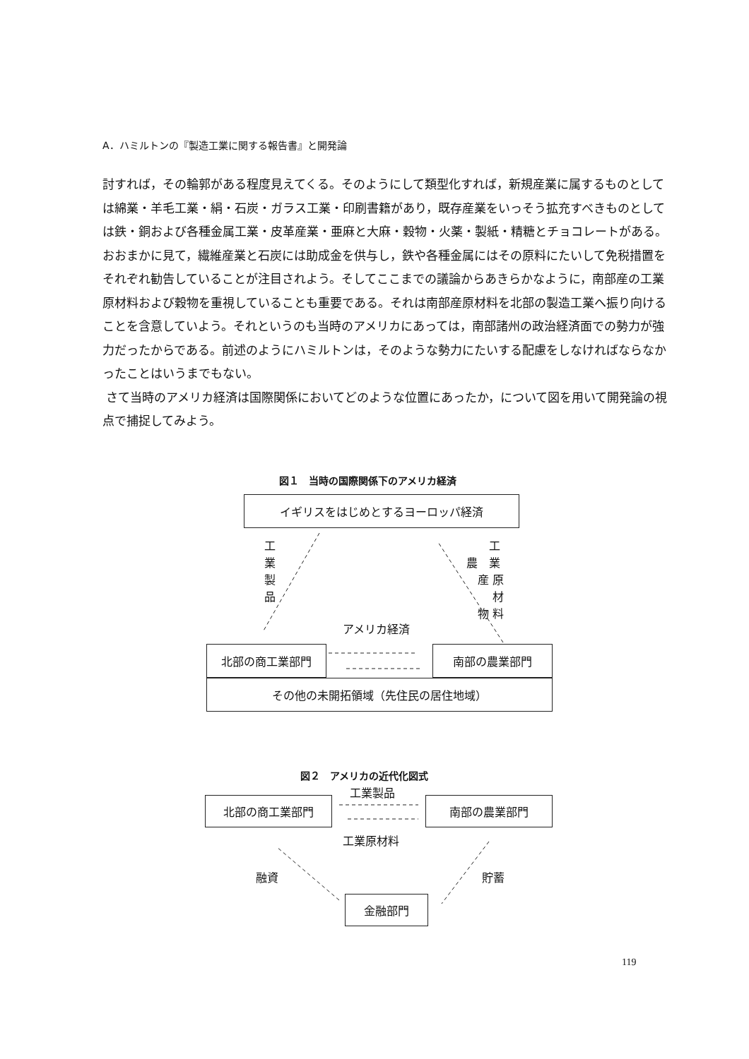A．ハミルトンの『製造工業に関する報告書』と開発論
討すれば，その輪郭がある程度見えてくる。そのようにして類型化すれば，新規産業に属するものとしては綿業・羊毛工業・絹・石炭・ガラス工業・印刷書籍があり，既存産業をいっそう拡充すべきものとしては鉄・銅および各種金属工業・皮革産業・亜麻と大麻・穀物・火薬・製紙・精糖とチョコレートがある。おおまかに見て，繊維産業と石炭には助成金を供与し，鉄や各種金属にはその原料にたいして免税措置をそれぞれ勧告していることが注目されよう。そしてここまでの議論からあきらかなように，南部産の工業原材料および穀物を重視していることも重要である。それは南部産原材料を北部の製造工業へ振り向けることを含意していよう。それというのも当時のアメリカにあっては，南部諸州の政治経済面での勢力が強力だったからである。前述のようにハミルトンは，そのような勢力にたいする配慮をしなければならなかったことはいうまでもない。
さて当時のアメリカ経済は国際関係においてどのような位置にあったか，について図を用いて開発論の視点で捕捉してみよう。
図１　当時の国際関係下のアメリカ経済
イギリスをはじめとするヨーロッパ経済
工
業
製
品
　　工
農　業
　産 原
　　 材
　物 料
アメリカ経済
北部の商工業部門 南部の農業部門
その他の未開拓領域（先住民の居住地域）
図２　アメリカの近代化図式
工業製品
北部の商工業部門 南部の農業部門
工業原材料
融資 貯蓄
金融部門
119